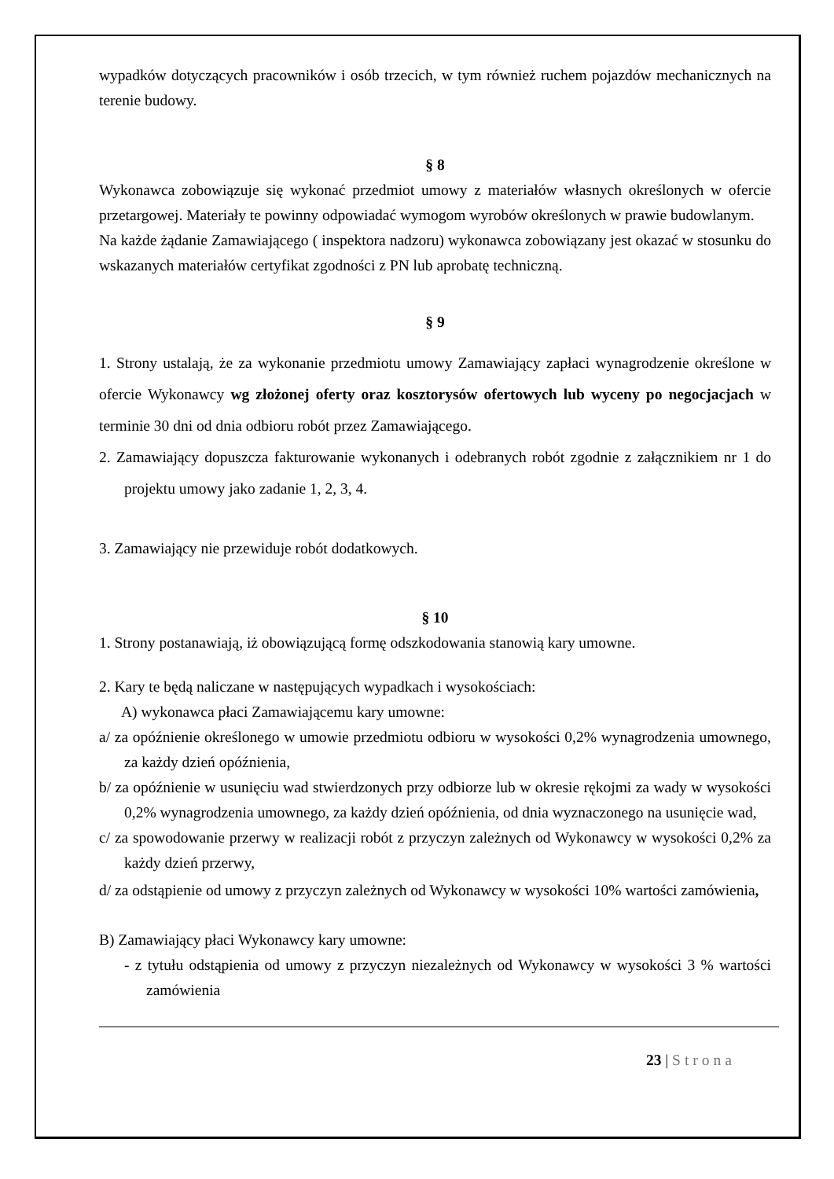wypadków dotyczących pracowników i osób trzecich, w tym również ruchem pojazdów mechanicznych na terenie budowy.
§ 8
Wykonawca zobowiązuje się wykonać przedmiot umowy z materiałów własnych określonych w ofercie przetargowej. Materiały te powinny odpowiadać wymogom wyrobów określonych w prawie budowlanym.
Na każde żądanie Zamawiającego ( inspektora nadzoru) wykonawca zobowiązany jest okazać w stosunku do wskazanych materiałów certyfikat zgodności z PN lub aprobatę techniczną.
§ 9
1. Strony ustalają, że za wykonanie przedmiotu umowy Zamawiający zapłaci wynagrodzenie określone w ofercie Wykonawcy wg złożonej oferty oraz kosztorysów ofertowych lub wyceny po negocjacjach w terminie 30 dni od dnia odbioru robót przez Zamawiającego.
2. Zamawiający dopuszcza fakturowanie wykonanych i odebranych robót zgodnie z załącznikiem nr 1 do projektu umowy jako zadanie 1, 2, 3, 4.
3. Zamawiający nie przewiduje robót dodatkowych.
§ 10
1. Strony postanawiają, iż obowiązującą formę odszkodowania stanowią kary umowne.
2. Kary te będą naliczane w następujących wypadkach i wysokościach:
A) wykonawca płaci Zamawiającemu kary umowne:
a/ za opóźnienie określonego w umowie przedmiotu odbioru w wysokości 0,2% wynagrodzenia umownego, za każdy dzień opóźnienia,
b/ za opóźnienie w usunięciu wad stwierdzonych przy odbiorze lub w okresie rękojmi za wady w wysokości 0,2% wynagrodzenia umownego, za każdy dzień opóźnienia, od dnia wyznaczonego na usunięcie wad,
c/ za spowodowanie przerwy w realizacji robót z przyczyn zależnych od Wykonawcy w wysokości 0,2% za każdy dzień przerwy,
d/ za odstąpienie od umowy z przyczyn zależnych od Wykonawcy w wysokości 10% wartości zamówienia,
B) Zamawiający płaci Wykonawcy kary umowne:
- z tytułu odstąpienia od umowy z przyczyn niezależnych od Wykonawcy w wysokości 3 % wartości zamówienia
23 | Strona